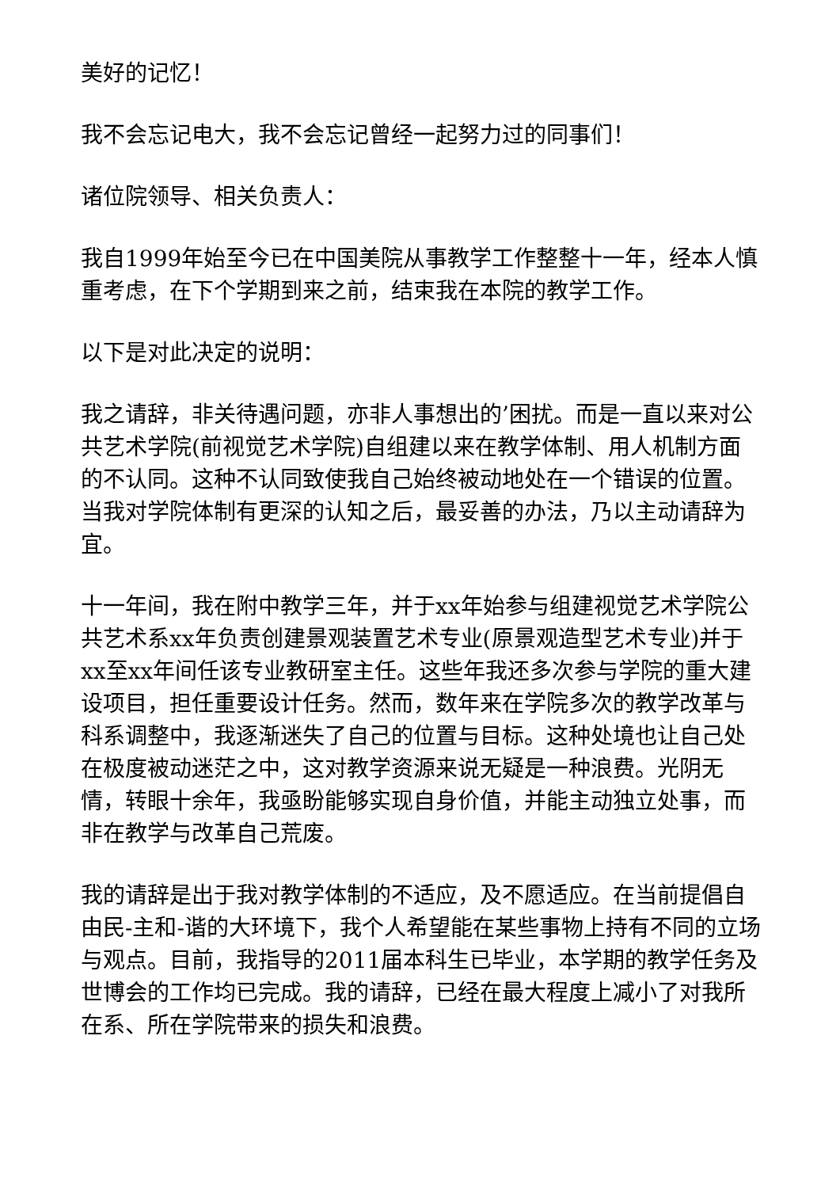美好的记忆！
我不会忘记电大，我不会忘记曾经一起努力过的同事们！
诸位院领导、相关负责人：
我自1999年始至今已在中国美院从事教学工作整整十一年，经本人慎重考虑，在下个学期到来之前，结束我在本院的教学工作。
以下是对此决定的说明：
我之请辞，非关待遇问题，亦非人事想出的’困扰。而是一直以来对公共艺术学院(前视觉艺术学院)自组建以来在教学体制、用人机制方面的不认同。这种不认同致使我自己始终被动地处在一个错误的位置。当我对学院体制有更深的认知之后，最妥善的办法，乃以主动请辞为宜。
十一年间，我在附中教学三年，并于xx年始参与组建视觉艺术学院公共艺术系xx年负责创建景观装置艺术专业(原景观造型艺术专业)并于xx至xx年间任该专业教研室主任。这些年我还多次参与学院的重大建设项目，担任重要设计任务。然而，数年来在学院多次的教学改革与科系调整中，我逐渐迷失了自己的位置与目标。这种处境也让自己处在极度被动迷茫之中，这对教学资源来说无疑是一种浪费。光阴无情，转眼十余年，我亟盼能够实现自身价值，并能主动独立处事，而非在教学与改革自己荒废。
我的请辞是出于我对教学体制的不适应，及不愿适应。在当前提倡自由民-主和-谐的大环境下，我个人希望能在某些事物上持有不同的立场与观点。目前，我指导的2011届本科生已毕业，本学期的教学任务及世博会的工作均已完成。我的请辞，已经在最大程度上减小了对我所在系、所在学院带来的损失和浪费。